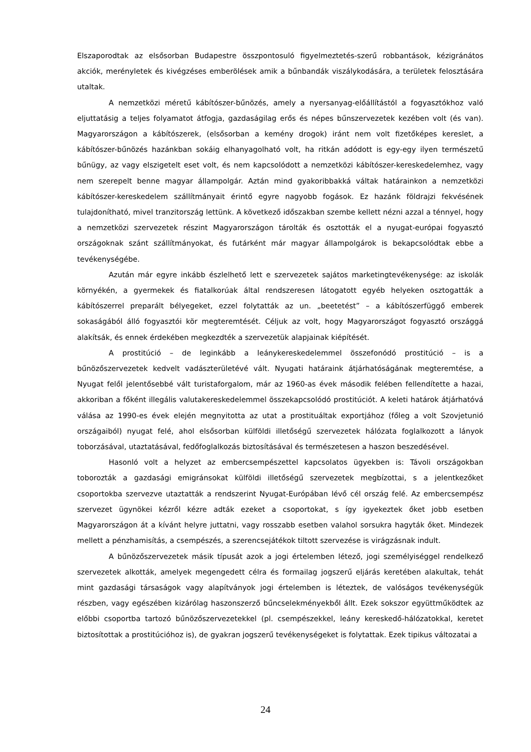Elszaporodtak az elsősorban Budapestre összpontosuló figyelmeztetés-szerű robbantások, kézigránátos akciók, merényletek és kivégzéses emberölések amik a bűnbandák viszálykodására, a területek felosztására utaltak.
A nemzetközi méretű kábítószer-bűnözés, amely a nyersanyag-előállítástól a fogyasztókhoz való eljuttatásig a teljes folyamatot átfogja, gazdaságilag erős és népes bűnszervezetek kezében volt (és van). Magyarországon a kábítószerek, (elsősorban a kemény drogok) iránt nem volt fizetőképes kereslet, a kábítószer-bűnözés hazánkban sokáig elhanyagolható volt, ha ritkán adódott is egy-egy ilyen természetű bűnügy, az vagy elszigetelt eset volt, és nem kapcsolódott a nemzetközi kábítószer-kereskedelemhez, vagy nem szerepelt benne magyar állampolgár. Aztán mind gyakoribbakká váltak határainkon a nemzetközi kábítószer-kereskedelem szállítmányait érintő egyre nagyobb fogások. Ez hazánk földrajzi fekvésének tulajdonítható, mivel tranzitország lettünk. A következő időszakban szembe kellett nézni azzal a ténnyel, hogy a nemzetközi szervezetek részint Magyarországon tárolták és osztották el a nyugat-európai fogyasztó országoknak szánt szállítmányokat, és futárként már magyar állampolgárok is bekapcsolódtak ebbe a tevékenységébe.
Azután már egyre inkább észlelhető lett e szervezetek sajátos marketingtevékenysége: az iskolák környékén, a gyermekek és fiatalkorúak által rendszeresen látogatott egyéb helyeken osztogatták a kábítószerrel preparált bélyegeket, ezzel folytatták az un. „beetetést” – a kábítószerfüggő emberek sokaságából álló fogyasztói kör megteremtését. Céljuk az volt, hogy Magyarországot fogyasztó országgá alakítsák, és ennek érdekében megkezdték a szervezetük alapjainak kiépítését.
A prostitúció – de leginkább a leánykereskedelemmel összefonódó prostitúció – is a bűnözőszervezetek kedvelt vadászterületévé vált. Nyugati határaink átjárhatóságának megteremtése, a Nyugat felől jelentősebbé vált turistaforgalom, már az 1960-as évek második felében fellendítette a hazai, akkoriban a főként illegális valutakereskedelemmel összekapcsolódó prostitúciót. A keleti határok átjárhatóvá válása az 1990-es évek elején megnyitotta az utat a prostituáltak exportjához (főleg a volt Szovjetunió országaiból) nyugat felé, ahol elsősorban külföldi illetőségű szervezetek hálózata foglalkozott a lányok toborzásával, utaztatásával, fedőfoglalkozás biztosításával és természetesen a haszon beszedésével.
Hasonló volt a helyzet az embercsempészettel kapcsolatos ügyekben is: Távoli országokban toborozták a gazdasági emigránsokat külföldi illetőségű szervezetek megbízottai, s a jelentkezőket csoportokba szervezve utaztatták a rendszerint Nyugat-Európában lévő cél ország felé. Az embercsempész szervezet ügynökei kézről kézre adták ezeket a csoportokat, s így igyekeztek őket jobb esetben Magyarországon át a kívánt helyre juttatni, vagy rosszabb esetben valahol sorsukra hagyták őket. Mindezek mellett a pénzhamisítás, a csempészés, a szerencsejátékok tiltott szervezése is virágzásnak indult.
A bűnözőszervezetek másik típusát azok a jogi értelemben létező, jogi személyiséggel rendelkező szervezetek alkották, amelyek megengedett célra és formailag jogszerű eljárás keretében alakultak, tehát mint gazdasági társaságok vagy alapítványok jogi értelemben is léteztek, de valóságos tevékenységük részben, vagy egészében kizárólag haszonszerző bűncselekményekből állt. Ezek sokszor együttműködtek az előbbi csoportba tartozó bűnözőszervezetekkel (pl. csempészekkel, leány kereskedő-hálózatokkal, keretet biztosítottak a prostitúcióhoz is), de gyakran jogszerű tevékenységeket is folytattak. Ezek tipikus változatai a
24